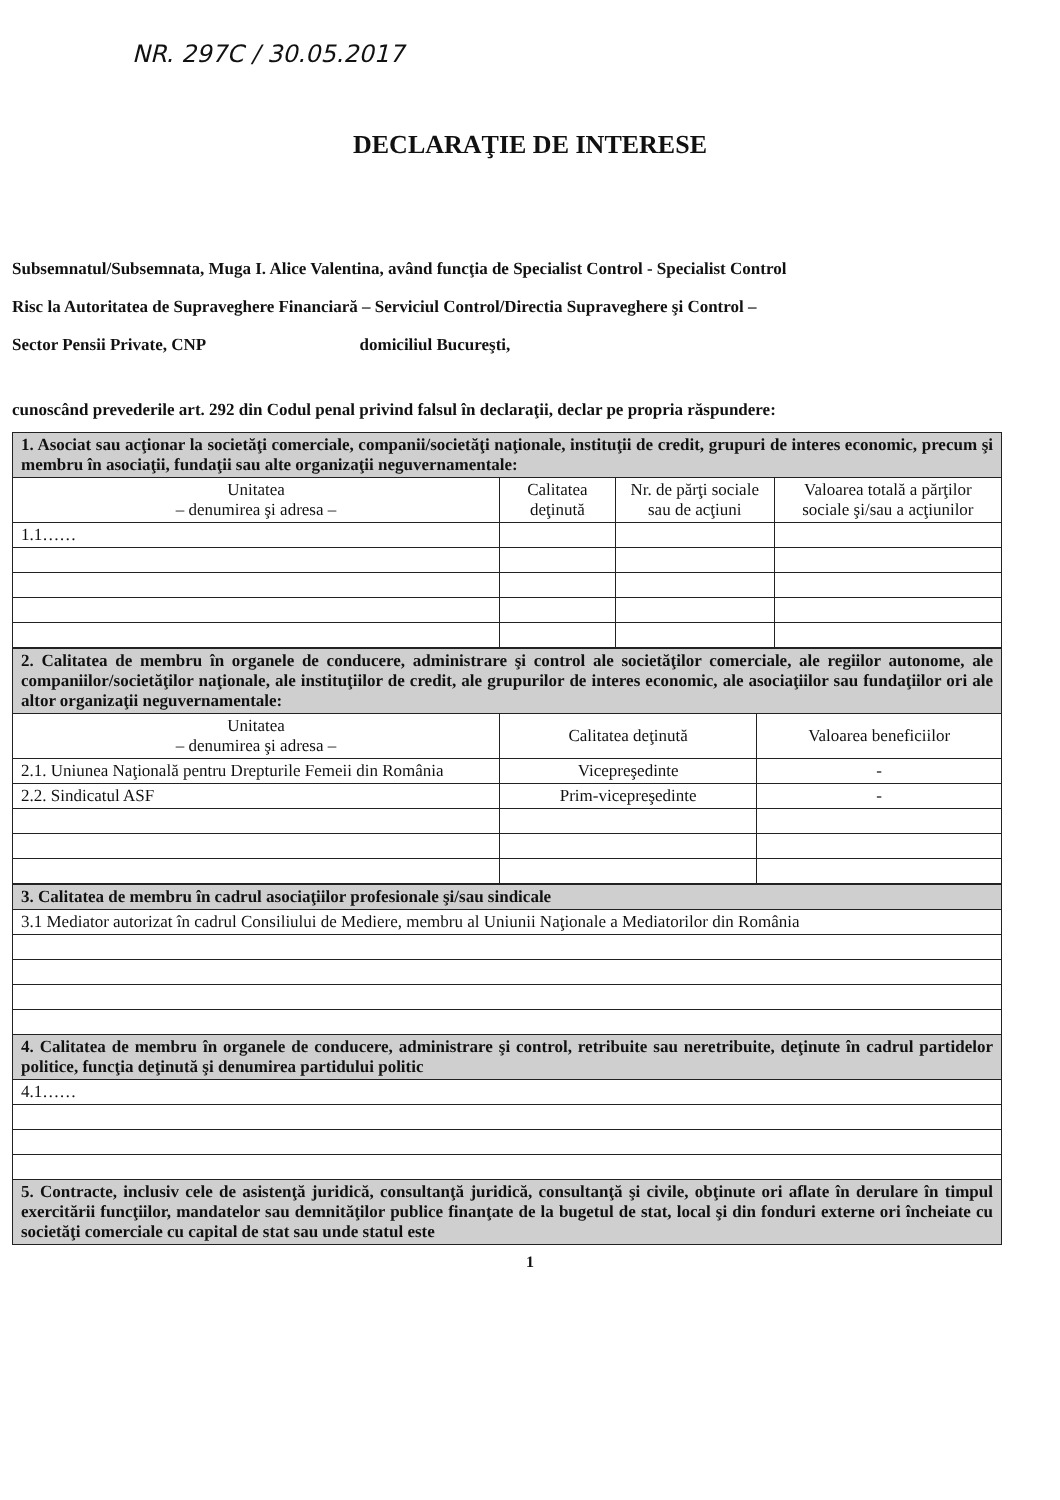NR. 297C / 30.05.2017
DECLARAŢIE DE INTERESE
Subsemnatul/Subsemnata, Muga I. Alice Valentina, având funcţia de Specialist Control - Specialist Control
Risc la Autoritatea de Supraveghere Financiară – Serviciul Control/Directia Supraveghere şi Control –
Sector Pensii Private, CNP domiciliul Bucureşti,
cunoscând prevederile art. 292 din Codul penal privind falsul în declaraţii, declar pe propria răspundere:
| 1. Asociat sau acţionar la societăţi comerciale, companii/societăţi naţionale, instituţii de credit, grupuri de interes economic, precum şi membru în asociaţii, fundaţii sau alte organizaţii neguvernamentale: | | | |
| Unitatea – denumirea şi adresa – | Calitatea deţinută | Nr. de părţi sociale sau de acţiuni | Valoarea totală a părţilor sociale şi/sau a acţiunilor |
| 1.1…… | | | |
| 2. Calitatea de membru în organele de conducere, administrare şi control ale societăţilor comerciale, ale regiilor autonome, ale companiilor/societăţilor naţionale, ale instituţiilor de credit, ale grupurilor de interes economic, ale asociaţiilor sau fundaţiilor ori ale altor organizaţii neguvernamentale: | | |
| Unitatea – denumirea şi adresa – | Calitatea deţinută | Valoarea beneficiilor |
| 2.1. Uniunea Naţională pentru Drepturile Femeii din România | Vicepreşedinte | - |
| 2.2. Sindicatul ASF | Prim-vicepreşedinte | - |
| 3. Calitatea de membru în cadrul asociaţiilor profesionale şi/sau sindicale |
| 3.1 Mediator autorizat în cadrul Consiliului de Mediere, membru al Uniunii Naţionale a Mediatorilor din România |
| 4. Calitatea de membru în organele de conducere, administrare şi control, retribuite sau neretribuite, deţinute în cadrul partidelor politice, funcţia deţinută şi denumirea partidului politic |
| 4.1…… |
| 5. Contracte, inclusiv cele de asistenţă juridică, consultanţă juridică, consultanţă şi civile, obţinute ori aflate în derulare în timpul exercitării funcţiilor, mandatelor sau demnităţilor publice finanţate de la bugetul de stat, local şi din fonduri externe ori încheiate cu societăţi comerciale cu capital de stat sau unde statul este |
1